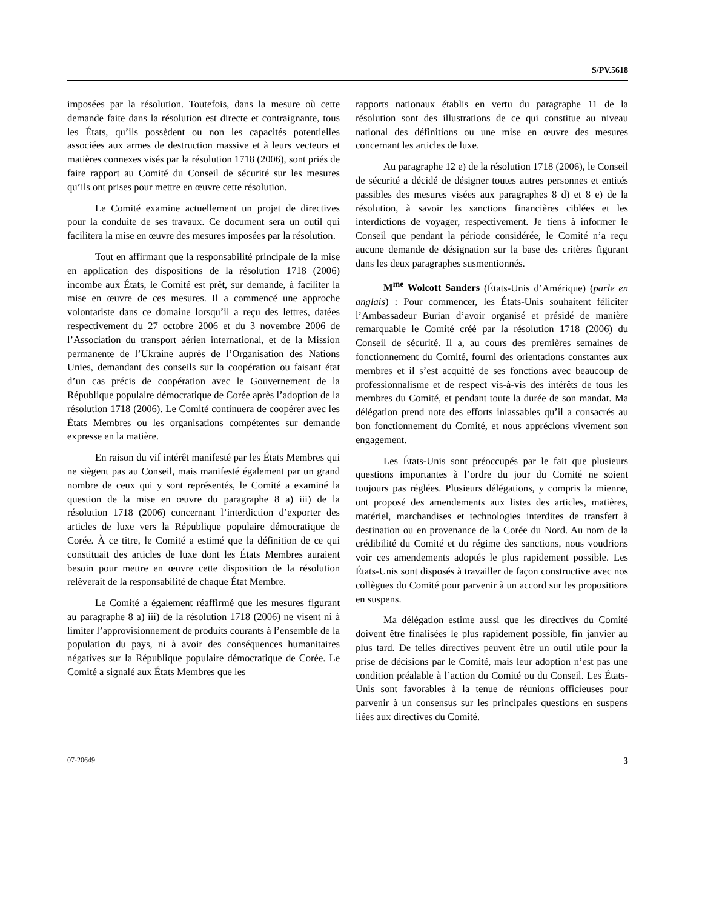S/PV.5618
imposées par la résolution. Toutefois, dans la mesure où cette demande faite dans la résolution est directe et contraignante, tous les États, qu’ils possèdent ou non les capacités potentielles associées aux armes de destruction massive et à leurs vecteurs et matières connexes visés par la résolution 1718 (2006), sont priés de faire rapport au Comité du Conseil de sécurité sur les mesures qu’ils ont prises pour mettre en œuvre cette résolution.
Le Comité examine actuellement un projet de directives pour la conduite de ses travaux. Ce document sera un outil qui facilitera la mise en œuvre des mesures imposées par la résolution.
Tout en affirmant que la responsabilité principale de la mise en application des dispositions de la résolution 1718 (2006) incombe aux États, le Comité est prêt, sur demande, à faciliter la mise en œuvre de ces mesures. Il a commencé une approche volontariste dans ce domaine lorsqu’il a reçu des lettres, datées respectivement du 27 octobre 2006 et du 3 novembre 2006 de l’Association du transport aérien international, et de la Mission permanente de l’Ukraine auprès de l’Organisation des Nations Unies, demandant des conseils sur la coopération ou faisant état d’un cas précis de coopération avec le Gouvernement de la République populaire démocratique de Corée après l’adoption de la résolution 1718 (2006). Le Comité continuera de coopérer avec les États Membres ou les organisations compétentes sur demande expresse en la matière.
En raison du vif intérêt manifesté par les États Membres qui ne siègent pas au Conseil, mais manifesté également par un grand nombre de ceux qui y sont représentés, le Comité a examiné la question de la mise en œuvre du paragraphe 8 a) iii) de la résolution 1718 (2006) concernant l’interdiction d’exporter des articles de luxe vers la République populaire démocratique de Corée. À ce titre, le Comité a estimé que la définition de ce qui constituait des articles de luxe dont les États Membres auraient besoin pour mettre en œuvre cette disposition de la résolution relèverait de la responsabilité de chaque État Membre.
Le Comité a également réaffirmé que les mesures figurant au paragraphe 8 a) iii) de la résolution 1718 (2006) ne visent ni à limiter l’approvisionnement de produits courants à l’ensemble de la population du pays, ni à avoir des conséquences humanitaires négatives sur la République populaire démocratique de Corée. Le Comité a signalé aux États Membres que les
rapports nationaux établis en vertu du paragraphe 11 de la résolution sont des illustrations de ce qui constitue au niveau national des définitions ou une mise en œuvre des mesures concernant les articles de luxe.
Au paragraphe 12 e) de la résolution 1718 (2006), le Conseil de sécurité a décidé de désigner toutes autres personnes et entités passibles des mesures visées aux paragraphes 8 d) et 8 e) de la résolution, à savoir les sanctions financières ciblées et les interdictions de voyager, respectivement. Je tiens à informer le Conseil que pendant la période considérée, le Comité n’a reçu aucune demande de désignation sur la base des critères figurant dans les deux paragraphes susmentionnés.
M<sup>me</sup> Wolcott Sanders (États-Unis d’Amérique) (parle en anglais) : Pour commencer, les États-Unis souhaitent féliciter l’Ambassadeur Burian d’avoir organisé et présidé de manière remarquable le Comité créé par la résolution 1718 (2006) du Conseil de sécurité. Il a, au cours des premières semaines de fonctionnement du Comité, fourni des orientations constantes aux membres et il s’est acquitté de ses fonctions avec beaucoup de professionnalisme et de respect vis-à-vis des intérêts de tous les membres du Comité, et pendant toute la durée de son mandat. Ma délégation prend note des efforts inlassables qu’il a consacrés au bon fonctionnement du Comité, et nous apprécions vivement son engagement.
Les États-Unis sont préoccupés par le fait que plusieurs questions importantes à l’ordre du jour du Comité ne soient toujours pas réglées. Plusieurs délégations, y compris la mienne, ont proposé des amendements aux listes des articles, matières, matériel, marchandises et technologies interdites de transfert à destination ou en provenance de la Corée du Nord. Au nom de la crédibilité du Comité et du régime des sanctions, nous voudrions voir ces amendements adoptés le plus rapidement possible. Les États-Unis sont disposés à travailler de façon constructive avec nos collègues du Comité pour parvenir à un accord sur les propositions en suspens.
Ma délégation estime aussi que les directives du Comité doivent être finalisées le plus rapidement possible, fin janvier au plus tard. De telles directives peuvent être un outil utile pour la prise de décisions par le Comité, mais leur adoption n’est pas une condition préalable à l’action du Comité ou du Conseil. Les États-Unis sont favorables à la tenue de réunions officieuses pour parvenir à un consensus sur les principales questions en suspens liées aux directives du Comité.
07-20649 3